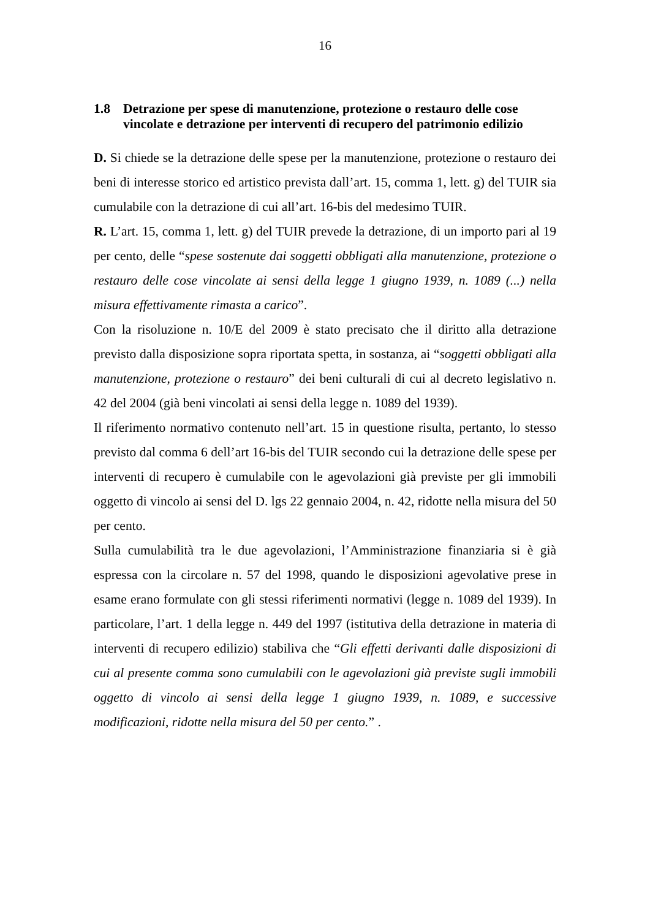16
1.8 Detrazione per spese di manutenzione, protezione o restauro delle cose vincolate e detrazione per interventi di recupero del patrimonio edilizio
D. Si chiede se la detrazione delle spese per la manutenzione, protezione o restauro dei beni di interesse storico ed artistico prevista dall’art. 15, comma 1, lett. g) del TUIR sia cumulabile con la detrazione di cui all’art. 16-bis del medesimo TUIR.
R. L’art. 15, comma 1, lett. g) del TUIR prevede la detrazione, di un importo pari al 19 per cento, delle “spese sostenute dai soggetti obbligati alla manutenzione, protezione o restauro delle cose vincolate ai sensi della legge 1 giugno 1939, n. 1089 (...) nella misura effettivamente rimasta a carico”.
Con la risoluzione n. 10/E del 2009 è stato precisato che il diritto alla detrazione previsto dalla disposizione sopra riportata spetta, in sostanza, ai “soggetti obbligati alla manutenzione, protezione o restauro” dei beni culturali di cui al decreto legislativo n. 42 del 2004 (già beni vincolati ai sensi della legge n. 1089 del 1939).
Il riferimento normativo contenuto nell’art. 15 in questione risulta, pertanto, lo stesso previsto dal comma 6 dell’art 16-bis del TUIR secondo cui la detrazione delle spese per interventi di recupero è cumulabile con le agevolazioni già previste per gli immobili oggetto di vincolo ai sensi del D. lgs 22 gennaio 2004, n. 42, ridotte nella misura del 50 per cento.
Sulla cumulabilità tra le due agevolazioni, l’Amministrazione finanziaria si è già espressa con la circolare n. 57 del 1998, quando le disposizioni agevolative prese in esame erano formulate con gli stessi riferimenti normativi (legge n. 1089 del 1939). In particolare, l’art. 1 della legge n. 449 del 1997 (istitutiva della detrazione in materia di interventi di recupero edilizio) stabiliva che “Gli effetti derivanti dalle disposizioni di cui al presente comma sono cumulabili con le agevolazioni già previste sugli immobili oggetto di vincolo ai sensi della legge 1 giugno 1939, n. 1089, e successive modificazioni, ridotte nella misura del 50 per cento.” .